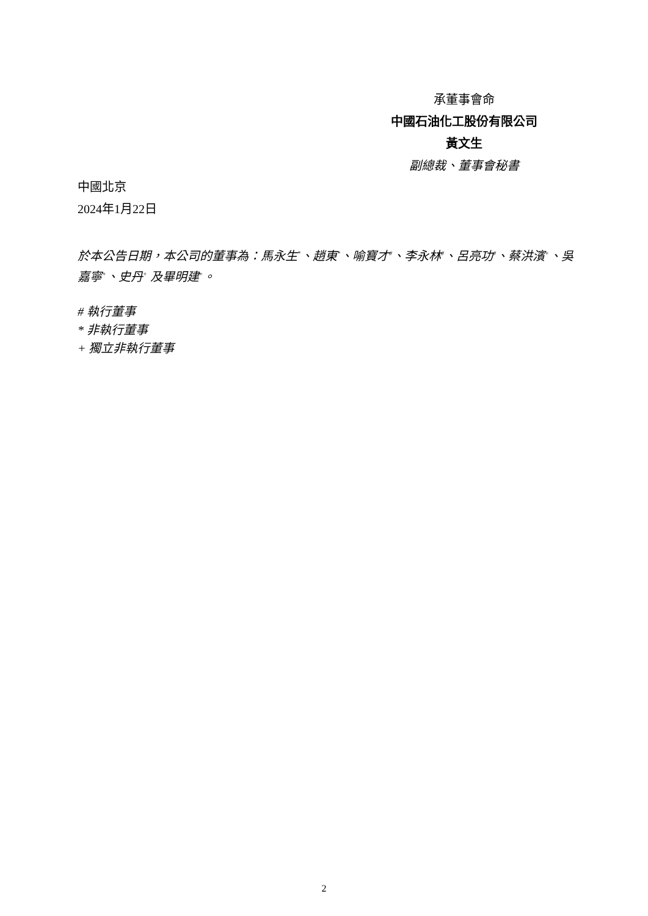承董事會命
中國石油化工股份有限公司
黃文生
副總裁、董事會秘書
中國北京
2024年1月22日
於本公告日期，本公司的董事為：馬永生<sup>*</sup>、趙東<sup>*</sup>、喻寶才<sup>#</sup>、李永林<sup>#</sup>、呂亮功<sup>#</sup>、蔡洪濱<sup>+</sup>、吳嘉寧<sup>+</sup>、史丹<sup>+</sup> 及畢明建<sup>+</sup>。
# 執行董事
* 非執行董事
+ 獨立非執行董事
2